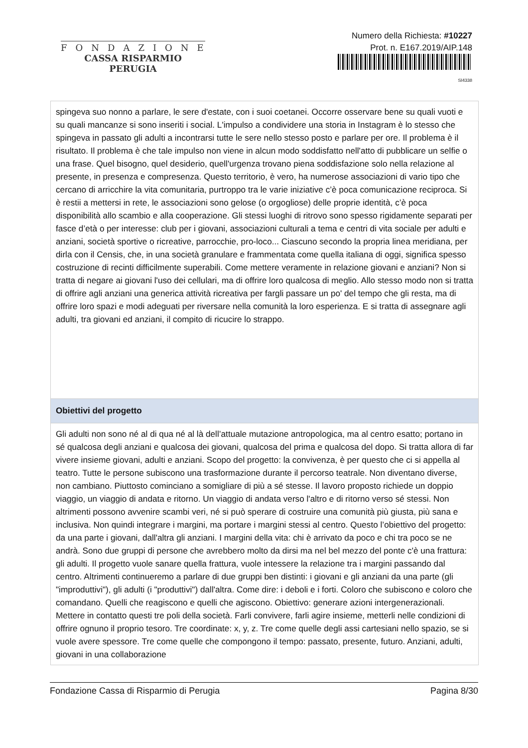FONDAZIONE
CASSA RISPARMIO PERUGIA
Numero della Richiesta: #10227
Prot. n. E167.2019/AIP.148
SI4338
| spingeva suo nonno a parlare, le sere d'estate, con i suoi coetanei. Occorre osservare bene su quali vuoti e su quali mancanze si sono inseriti i social. L'impulso a condividere una storia in Instagram è lo stesso che spingeva in passato gli adulti a incontrarsi tutte le sere nello stesso posto e parlare per ore. Il problema è il risultato. Il problema è che tale impulso non viene in alcun modo soddisfatto nell'atto di pubblicare un selfie o una frase. Quel bisogno, quel desiderio, quell'urgenza trovano piena soddisfazione solo nella relazione al presente, in presenza e compresenza. Questo territorio, è vero, ha numerose associazioni di vario tipo che cercano di arricchire la vita comunitaria, purtroppo tra le varie iniziative c’è poca comunicazione reciproca. Si è restii a mettersi in rete, le associazioni sono gelose (o orgogliose) delle proprie identità, c’è poca disponibilità allo scambio e alla cooperazione. Gli stessi luoghi di ritrovo sono spesso rigidamente separati per fasce d’età o per interesse: club per i giovani, associazioni culturali a tema e centri di vita sociale per adulti e anziani, società sportive o ricreative, parrocchie, pro-loco... Ciascuno secondo la propria linea meridiana, per dirla con il Censis, che, in una società granulare e frammentata come quella italiana di oggi, significa spesso costruzione di recinti difficilmente superabili. Come mettere veramente in relazione giovani e anziani? Non si tratta di negare ai giovani l'uso dei cellulari, ma di offrire loro qualcosa di meglio. Allo stesso modo non si tratta di offrire agli anziani una generica attività ricreativa per fargli passare un po' del tempo che gli resta, ma di offrire loro spazi e modi adeguati per riversare nella comunità la loro esperienza. E si tratta di assegnare agli adulti, tra giovani ed anziani, il compito di ricucire lo strappo. |
| Obiettivi del progetto |
| Gli adulti non sono né al di qua né al là dell’attuale mutazione antropologica, ma al centro esatto; portano in sé qualcosa degli anziani e qualcosa dei giovani, qualcosa del prima e qualcosa del dopo. Si tratta allora di far vivere insieme giovani, adulti e anziani. Scopo del progetto: la convivenza, è per questo che ci si appella al teatro. Tutte le persone subiscono una trasformazione durante il percorso teatrale. Non diventano diverse, non cambiano. Piuttosto cominciano a somigliare di più a sé stesse. Il lavoro proposto richiede un doppio viaggio, un viaggio di andata e ritorno. Un viaggio di andata verso l'altro e di ritorno verso sé stessi. Non altrimenti possono avvenire scambi veri, né si può sperare di costruire una comunità più giusta, più sana e inclusiva. Non quindi integrare i margini, ma portare i margini stessi al centro. Questo l’obiettivo del progetto: da una parte i giovani, dall'altra gli anziani. I margini della vita: chi è arrivato da poco e chi tra poco se ne andrà. Sono due gruppi di persone che avrebbero molto da dirsi ma nel bel mezzo del ponte c'è una frattura: gli adulti. Il progetto vuole sanare quella frattura, vuole intessere la relazione tra i margini passando dal centro. Altrimenti continueremo a parlare di due gruppi ben distinti: i giovani e gli anziani da una parte (gli "improduttivi"), gli adulti (i "produttivi") dall'altra. Come dire: i deboli e i forti. Coloro che subiscono e coloro che comandano. Quelli che reagiscono e quelli che agiscono. Obiettivo: generare azioni intergenerazionali. Mettere in contatto questi tre poli della società. Farli convivere, farli agire insieme, metterli nelle condizioni di offrire ognuno il proprio tesoro. Tre coordinate: x, y, z. Tre come quelle degli assi cartesiani nello spazio, se si vuole avere spessore. Tre come quelle che compongono il tempo: passato, presente, futuro. Anziani, adulti, giovani in una collaborazione |
Fondazione Cassa di Risparmio di Perugia Pagina 8/30